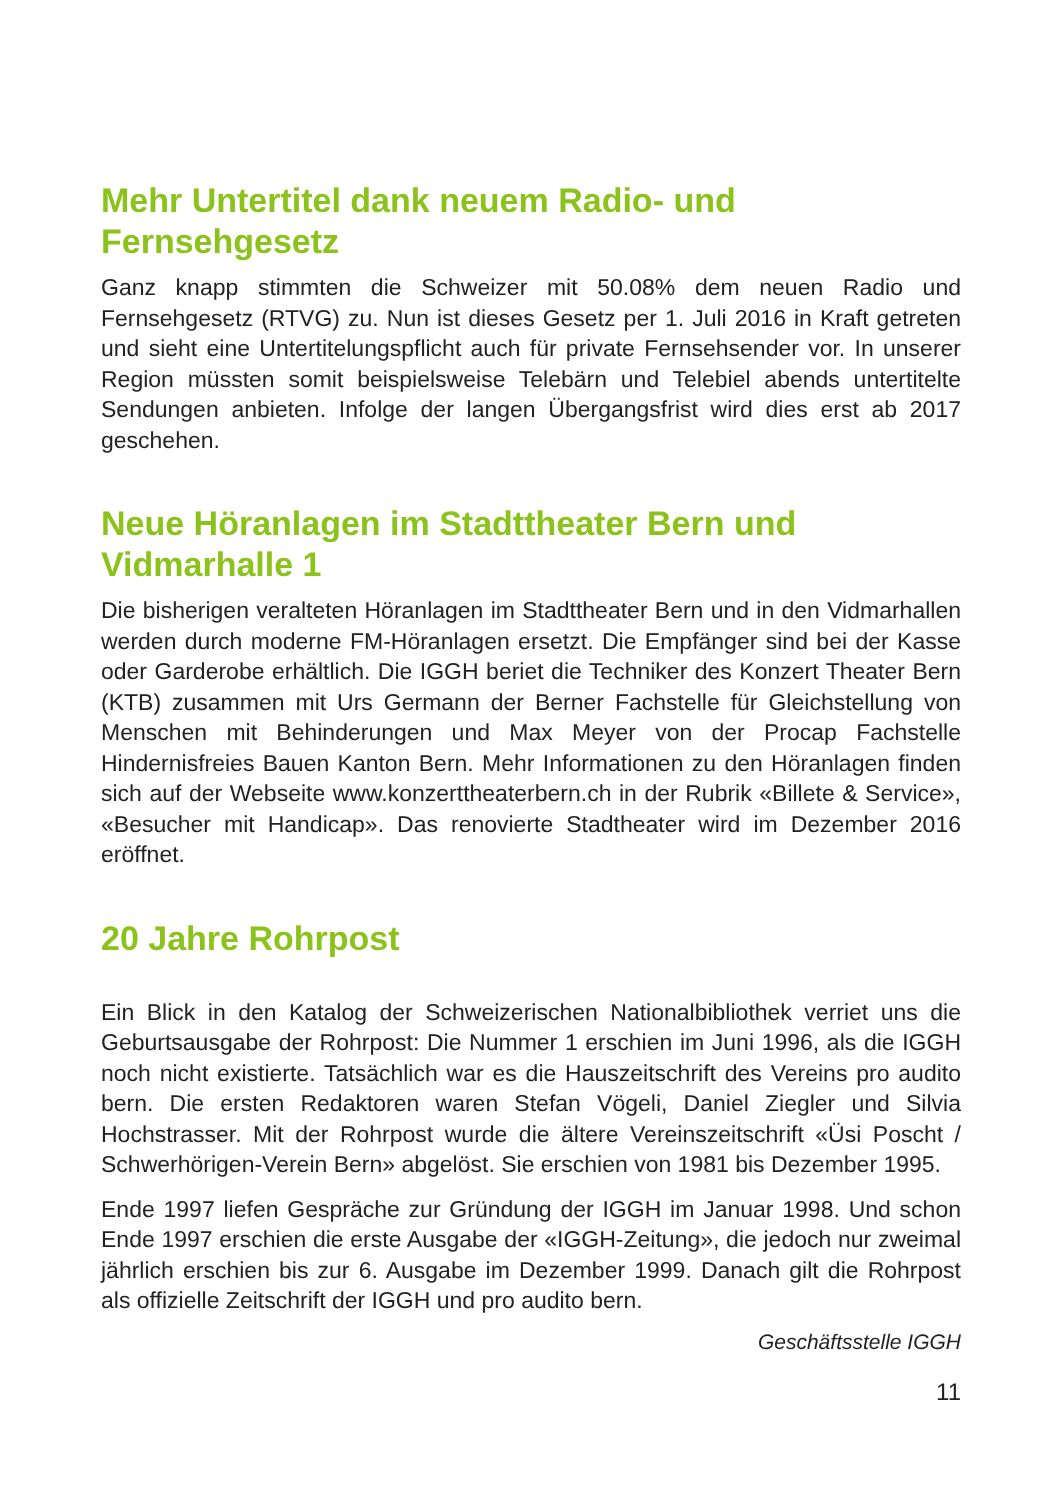Mehr Untertitel dank neuem Radio- und
Fernsehgesetz
Ganz knapp stimmten die Schweizer mit 50.08% dem neuen Radio und Fernsehgesetz (RTVG) zu. Nun ist dieses Gesetz per 1. Juli 2016 in Kraft getreten und sieht eine Untertitelungspflicht auch für private Fernsehsender vor. In unserer Region müssten somit beispielsweise Telebärn und Telebiel abends untertitelte Sendungen anbieten. Infolge der langen Übergangsfrist wird dies erst ab 2017 geschehen.
Neue Höranlagen im Stadttheater Bern und
Vidmarhalle 1
Die bisherigen veralteten Höranlagen im Stadttheater Bern und in den Vidmarhallen werden durch moderne FM-Höranlagen ersetzt. Die Empfänger sind bei der Kasse oder Garderobe erhältlich. Die IGGH beriet die Techniker des Konzert Theater Bern (KTB) zusammen mit Urs Germann der Berner Fachstelle für Gleichstellung von Menschen mit Behinderungen und Max Meyer von der Procap Fachstelle Hindernisfreies Bauen Kanton Bern. Mehr Informationen zu den Höranlagen finden sich auf der Webseite www.konzerttheaterbern.ch in der Rubrik «Billete & Service», «Besucher mit Handicap». Das renovierte Stadtheater wird im Dezember 2016 eröffnet.
20 Jahre Rohrpost
Ein Blick in den Katalog der Schweizerischen Nationalbibliothek verriet uns die Geburtsausgabe der Rohrpost: Die Nummer 1 erschien im Juni 1996, als die IGGH noch nicht existierte. Tatsächlich war es die Hauszeitschrift des Vereins pro audito bern. Die ersten Redaktoren waren Stefan Vögeli, Daniel Ziegler und Silvia Hochstrasser. Mit der Rohrpost wurde die ältere Vereinszeitschrift «Üsi Poscht / Schwerhörigen-Verein Bern» abgelöst. Sie erschien von 1981 bis Dezember 1995.
Ende 1997 liefen Gespräche zur Gründung der IGGH im Januar 1998. Und schon Ende 1997 erschien die erste Ausgabe der «IGGH-Zeitung», die jedoch nur zweimal jährlich erschien bis zur 6. Ausgabe im Dezember 1999. Danach gilt die Rohrpost als offizielle Zeitschrift der IGGH und pro audito bern.
Geschäftsstelle IGGH
11